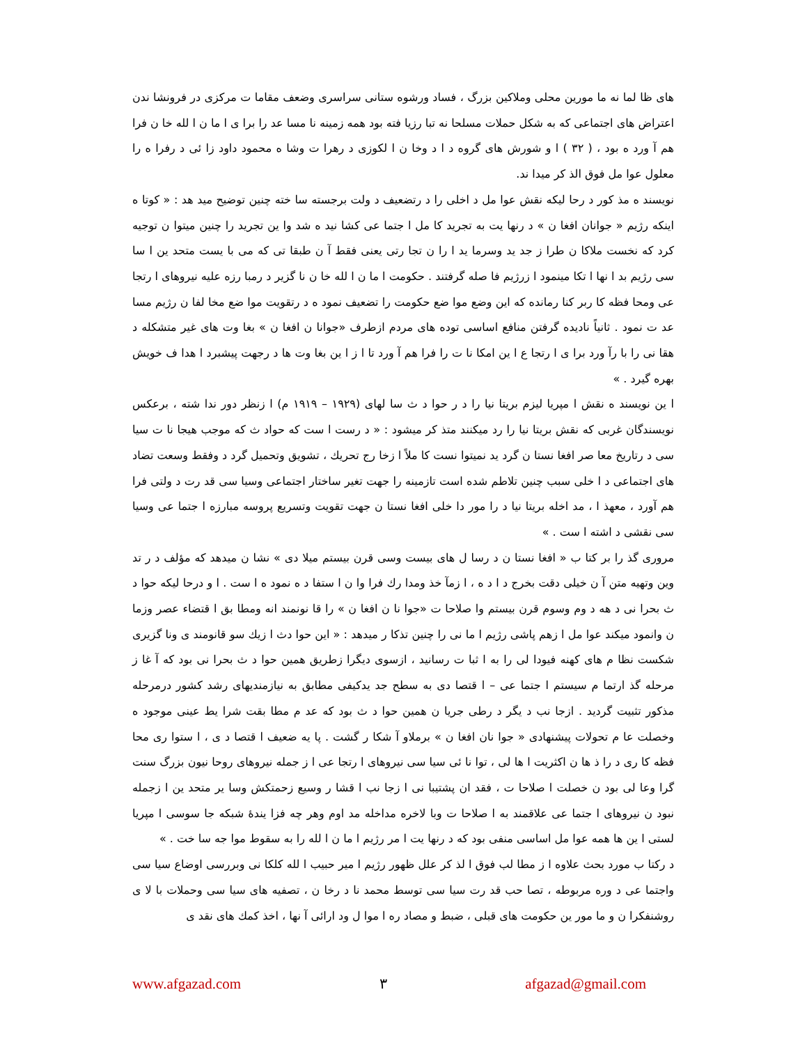های ظا لما نه ما مورین محلی وملاکین بزرگ ، فساد ورشوه ستانی سراسری وضعف مقاما ت مرکزی در فرونشا ندن اعتراض های اجتماعی که به شکل حملات مسلحا نه تبا رزیا فته بود همه زمینه نا مسا عد را برا ی ا ما ن ا لله خا ن فرا هم آ ورد ه بود ، ( ۳۲ ) ا و شورش های گروه د ا د وخا ن ا لکوزی د رهرا ت وشا ه محمود داود زا ئی د رفرا ه را معلول عوا مل فوق الذ کر میدا ند.
نویسند ه مذ کور د رحا لیکه نقش عوا مل د اخلی را د رتضعیف د ولت برجسته سا خته چنین توضیح مید هد : « کوتا ه اینکه رژیم « جوانان افغا ن » د رنها یت به تجرید کا مل ا جتما عی کشا نید ه شد وا ین تجرید را چنین میتوا ن توجیه کرد که نخست ملاکا ن طرا ز جد ید وسرما ید ا را ن تجا رتی یعنی فقط آ ن طبقا تی که می با یست متحد ین ا سا سی رژیم بد ا نها ا تکا مینمود ا زرژیم فا صله گرفتند . حکومت ا ما ن ا لله خا ن نا گزیر د رمبا رزه علیه نیروهای ا رتجا عی ومحا فظه کا ربر کنا رمانده که این وضع موا ضع حکومت را تضعیف نمود ه د رتقویت موا ضع مخا لفا ن رژیم مسا عد ت نمود . ثانیاً نادیده گرفتن منافع اساسی توده های مردم ازطرف «جوانا ن افغا ن » بغا وت های غیر متشکله د هقا نی را با رآ ورد برا ی ا رتجا ع ا ین امکا نا ت را فرا هم آ ورد تا ا ز ا ین بغا وت ها د رجهت پیشبرد ا هدا ف خویش بهره گیرد . »
ا ین نویسند ه نقش ا مپریا لیزم بریتا نیا را د ر حوا د ث سا لهای (۱۹۲۹ – ۱۹۱۹ م) ا زنظر دور ندا شته ، برعکس نویسندگان غربی که نقش بریتا نیا را رد میکنند متذ کر میشود : « د رست ا ست که حواد ث که موجب هیجا نا ت سیا سی د رتاریخ معا صر افغا نستا ن گرد ید نمیتوا نست کا ملاً ا زخا رج تحریك ، تشویق وتحمیل گرد د وفقط وسعت تضاد های اجتماعی د ا خلی سبب چنین تلاطم شده است تازمینه را جهت تغیر ساختار اجتماعی وسیا سی قد رت د ولتی فرا هم آورد ، معهذ ا ، مد اخله بریتا نیا د را مور دا خلی افغا نستا ن جهت تقویت وتسریع پروسه مبارزه ا جتما عی وسیا سی نقشی د اشته ا ست . »
مروری گذ را بر کتا ب « افغا نستا ن د رسا ل های بیست وسی قرن بیستم میلا دی » نشا ن میدهد که مؤلف د ر تد وین وتهیه متن آ ن خیلی دقت بخرج د ا د ه ، ا زمآ خذ ومدا رك فرا وا ن ا ستفا د ه نمود ه ا ست . ا و درحا لیکه حوا د ث بحرا نی د هه د وم وسوم قرن بیستم وا صلاحا ت «جوا نا ن افغا ن » را قا نونمند انه ومطا بق ا قتضاء عصر وزما ن وانمود میکند عوا مل ا زهم پاشی رژیم ا ما نی را چنین تذکا ر میدهد : « این حوا دث ا زیك سو قانومند ی ونا گزیری شکست نظا م های کهنه فیودا لی را به ا ثبا ت رسانید ، ازسوی دیگرا زطریق همین حوا د ث بحرا نی بود که آ غا ز مرحله گذ ارتما م سیستم ا جتما عی – ا قتصا دی به سطح جد یدکیفی مطابق به نیازمندیهای رشد کشور درمرحله مذکور تثبیت گردید . ازجا نب د یگر د رطی جریا ن همین حوا د ث بود که عد م مطا بقت شرا یط عینی موجود ه وخصلت عا م تحولات پیشنهادی « جوا نان افغا ن » برملاو آ شکا ر گشت . پا یه ضعیف ا قتصا د ی ، ا ستوا ری محا فظه کا ری د را ذ ها ن اکثریت ا ها لی ، توا نا ئی سیا سی نیروهای ا رتجا عی ا ز جمله نیروهای روحا نیون بزرگ سنت گرا وعا لی بود ن خصلت ا صلاحا ت ، فقد ان پشتیبا نی ا زجا نب ا قشا ر وسیع زحمتکش وسا یر متحد ین ا زجمله نبود ن نیروهای ا جتما عی علاقمند به ا صلاحا ت وبا لاخره مداخله مد اوم وهر چه فزا یندۀ شبکه جا سوسی ا مپریا لستی ا ین ها همه عوا مل اساسی منفی بود که د رنها یت ا مر رژیم ا ما ن ا لله را به سقوط موا جه سا خت . »
د رکتا ب مورد بحث علاوه ا ز مطا لب فوق ا لذ کر علل ظهور رژیم ا میر حبیب ا لله کلکا نی وبررسی اوضاع سیا سی واجتما عی د وره مربوطه ، تصا حب قد رت سیا سی توسط محمد نا د رخا ن ، تصفیه های سیا سی وحملات با لا ی روشنفکرا ن و ما مور ین حکومت های قبلی ، ضبط و مصاد ره ا موا ل ود ارائی آ نها ، اخذ کمك های نقد ی
www.afgazad.com ۳ afgazad@gmail.com